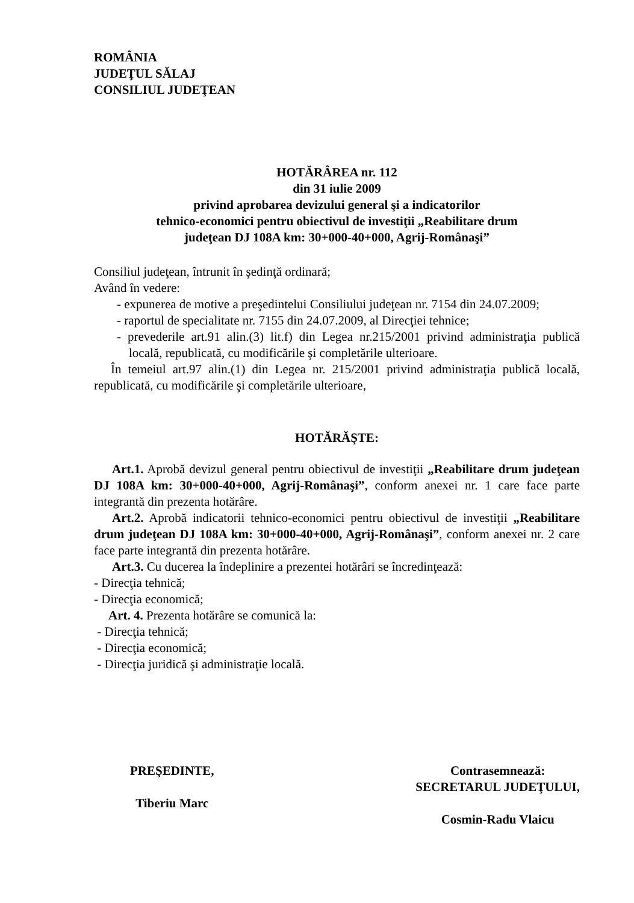ROMÂNIA
JUDEŢUL SĂLAJ
CONSILIUL JUDEŢEAN
HOTĂRÂREA nr. 112
din 31 iulie 2009
privind aprobarea devizului general şi a indicatorilor
tehnico-economici pentru obiectivul de investiţii „Reabilitare drum
judeţean DJ 108A km: 30+000-40+000, Agrij-Românaşi”
Consiliul judeţean, întrunit în şedinţă ordinară;
Având în vedere:
- expunerea de motive a preşedintelui Consiliului judeţean nr. 7154 din 24.07.2009;
- raportul de specialitate nr. 7155 din 24.07.2009, al Direcţiei tehnice;
- prevederile art.91 alin.(3) lit.f) din Legea nr.215/2001 privind administraţia publică locală, republicată, cu modificările şi completările ulterioare.
În temeiul art.97 alin.(1) din Legea nr. 215/2001 privind administraţia publică locală, republicată, cu modificările şi completările ulterioare,
HOTĂRĂŞTE:
Art.1. Aprobă devizul general pentru obiectivul de investiţii „Reabilitare drum judeţean DJ 108A km: 30+000-40+000, Agrij-Românaşi”, conform anexei nr. 1 care face parte integrantă din prezenta hotărâre.
Art.2. Aprobă indicatorii tehnico-economici pentru obiectivul de investiţii „Reabilitare drum judeţean DJ 108A km: 30+000-40+000, Agrij-Românaşi”, conform anexei nr. 2 care face parte integrantă din prezenta hotărâre.
Art.3. Cu ducerea la îndeplinire a prezentei hotărâri se încredinţează:
- Direcţia tehnică;
- Direcţia economică;
Art. 4. Prezenta hotărâre se comunică la:
- Direcţia tehnică;
- Direcţia economică;
- Direcţia juridică şi administraţie locală.
PREŞEDINTE,
Tiberiu Marc
Contrasemnează:
SECRETARUL JUDEŢULUI,
Cosmin-Radu Vlaicu